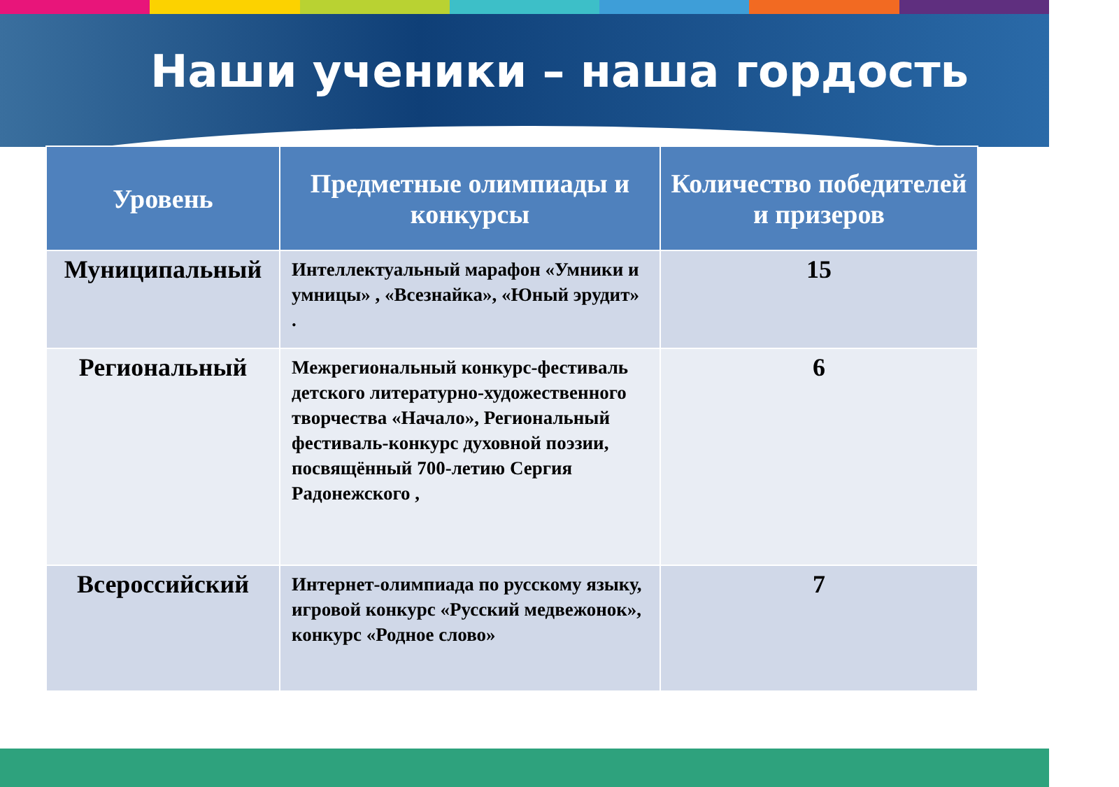Наши ученики – наша гордость
| Уровень | Предметные олимпиады и конкурсы | Количество победителей и призеров |
| --- | --- | --- |
| Муниципальный | Интеллектуальный марафон «Умники и умницы» , «Всезнайка», «Юный эрудит» . | 15 |
| Региональный | Межрегиональный конкурс-фестиваль детского литературно-художественного творчества «Начало», Региональный фестиваль-конкурс духовной поэзии, посвящённый 700-летию Сергия Радонежского , | 6 |
| Всероссийский | Интернет-олимпиада по русскому языку, игровой конкурс «Русский медвежонок», конкурс «Родное слово» | 7 |